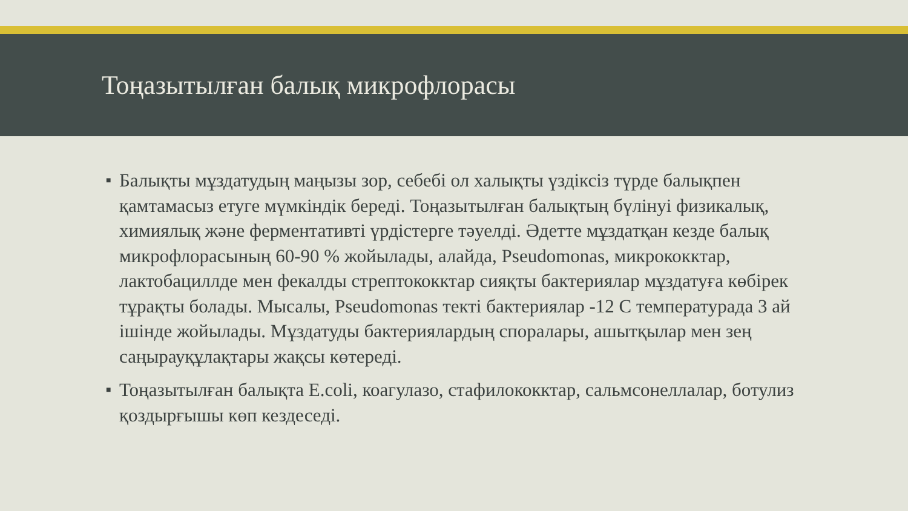Тоңазытылған балық микрофлорасы
■ Балықты мұздатудың маңызы зор, себебі ол халықты үздіксіз түрде балықпен қамтамасыз етуге мүмкіндік береді. Тоңазытылған балықтың бүлінуі физикалық, химиялық және ферментативті үрдістерге тәуелді. Әдетте мұздатқан кезде балық микрофлорасының 60-90 % жойылады, алайда, Pseudomonas, микрококктар, лактобациллде мен фекалды стрептококктар сияқты бактериялар мұздатуға көбірек тұрақты болады. Мысалы, Pseudomonas текті бактериялар -12 С температурада 3 ай ішінде жойылады. Мұздатуды бактериялардың споралары, ашытқылар мен зең саңырауқұлақтары жақсы көтереді.
■ Тоңазытылған балықта E.coli, коагулазо, стафилококктар, сальмсонеллалар, ботулиз қоздырғышы көп кездеседі.